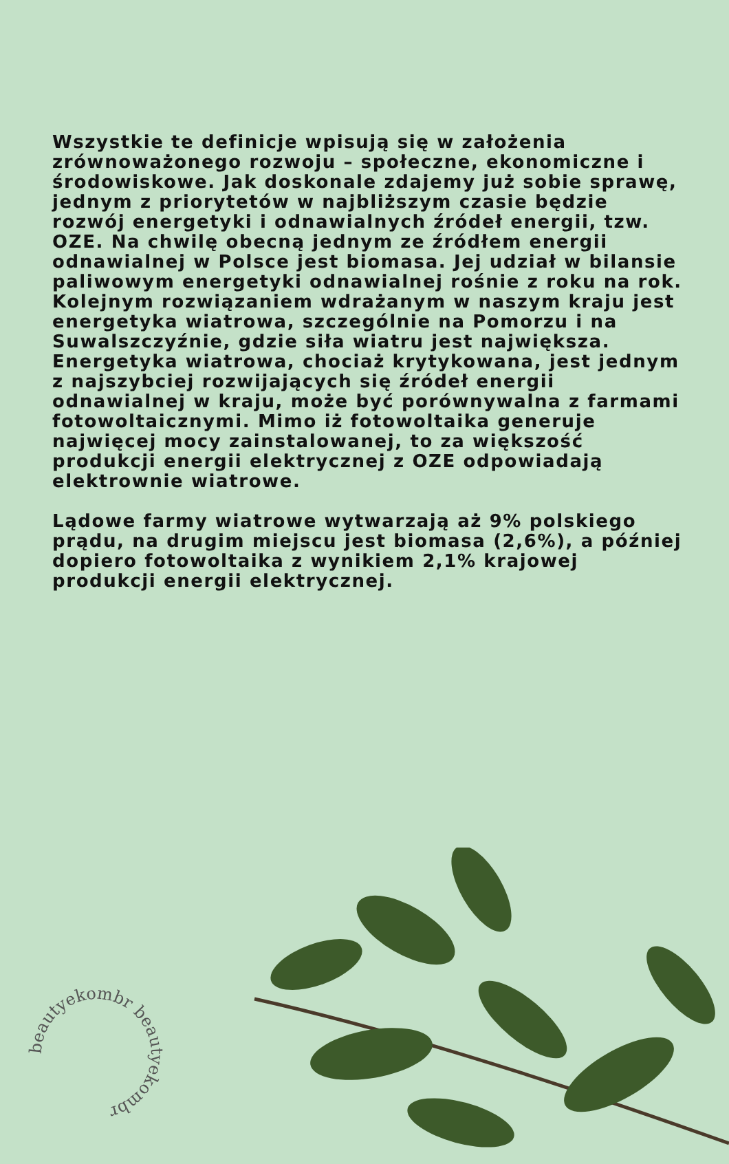Wszystkie te definicje wpisują się w założenia zrównoważonego rozwoju – społeczne, ekonomiczne i środowiskowe. Jak doskonale zdajemy już sobie sprawę, jednym z priorytetów w najbliższym czasie będzie rozwój energetyki i odnawialnych źródeł energii, tzw. OZE. Na chwilę obecną jednym ze źródłem energii odnawialnej w Polsce jest biomasa. Jej udział w bilansie paliwowym energetyki odnawialnej rośnie z roku na rok. Kolejnym rozwiązaniem wdrażanym w naszym kraju jest energetyka wiatrowa, szczególnie na Pomorzu i na Suwalszczyźnie, gdzie siła wiatru jest największa. Energetyka wiatrowa, chociaż krytykowana, jest jednym z najszybciej rozwijających się źródeł energii odnawialnej w kraju, może być porównywalna z farmami fotowoltaicznymi. Mimo iż fotowoltaika generuje najwięcej mocy zainstalowanej, to za większość produkcji energii elektrycznej z OZE odpowiadają elektrownie wiatrowe.
Lądowe farmy wiatrowe wytwarzają aż 9% polskiego prądu, na drugim miejscu jest biomasa (2,6%), a później dopiero fotowoltaika z wynikiem 2,1% krajowej produkcji energii elektrycznej.
beautyekombr beautyekombr